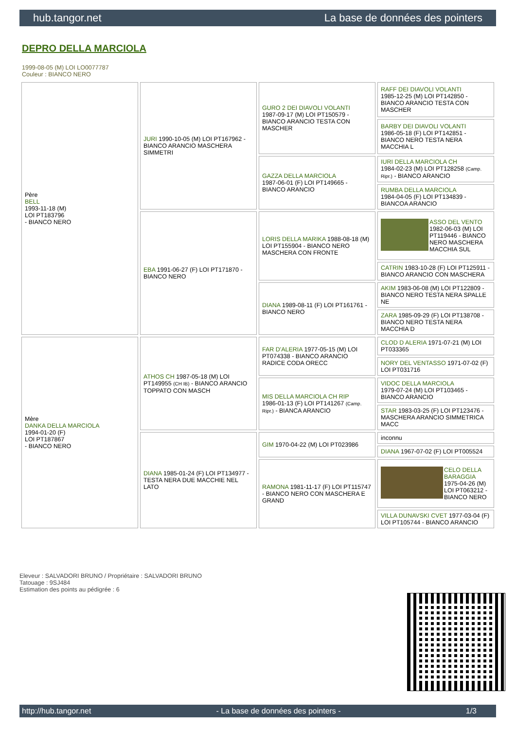hub.tangor.net La base de données des pointers
DEPRO DELLA MARCIOLA
1999-08-05 (M) LOI LO0077787
Couleur : BIANCO NERO
| Père BELL 1993-11-18 (M) LOI PT183796 - BIANCO NERO | JURI 1990-10-05 (M) LOI PT167962 - BIANCO ARANCIO MASCHERA SIMMETRI | GURO 2 DEI DIAVOLI VOLANTI 1987-09-17 (M) LOI PT150579 - BIANCO ARANCIO TESTA CON MASCHER | RAFF DEI DIAVOLI VOLANTI 1985-12-25 (M) LOI PT142850 - BIANCO ARANCIO TESTA CON MASCHER |
| | | | BARBY DEI DIAVOLI VOLANTI 1986-05-18 (F) LOI PT142851 - BIANCO NERO TESTA NERA MACCHIA L |
| | | GAZZA DELLA MARCIOLA 1987-06-01 (F) LOI PT149665 - BIANCO ARANCIO | IURI DELLA MARCIOLA CH 1984-02-23 (M) LOI PT128258 (Camp. Ripr.) - BIANCO ARANCIO |
| | | | RUMBA DELLA MARCIOLA 1984-04-05 (F) LOI PT134839 - BIANCOA ARANCIO |
| | EBA 1991-06-27 (F) LOI PT171870 - BIANCO NERO | LORIS DELLA MARIKA 1988-08-18 (M) LOI PT155904 - BIANCO NERO MASCHERA CON FRONTE | ASSO DEL VENTO 1982-06-03 (M) LOI PT119446 - BIANCO NERO MASCHERA MACCHIA SUL |
| | | | CATRIN 1983-10-28 (F) LOI PT125911 - BIANCO ARANCIO CON MASCHERA |
| | | DIANA 1989-08-11 (F) LOI PT161761 - BIANCO NERO | AKIM 1983-06-08 (M) LOI PT122809 - BIANCO NERO TESTA NERA SPALLE NE |
| | | | ZARA 1985-09-29 (F) LOI PT138708 - BIANCO NERO TESTA NERA MACCHIA D |
| Mère DANKA DELLA MARCIOLA 1994-01-20 (F) LOI PT187867 - BIANCO NERO | ATHOS CH 1987-05-18 (M) LOI PT149955 (CH IB) - BIANCO ARANCIO TOPPATO CON MASCH | FAR D'ALERIA 1977-05-15 (M) LOI PT074338 - BIANCO ARANCIO RADICE CODA ORECC | CLOD D ALERIA 1971-07-21 (M) LOI PT033365 |
| | | | NORY DEL VENTASSO 1971-07-02 (F) LOI PT031716 |
| | | MIS DELLA MARCIOLA CH RIP 1986-01-13 (F) LOI PT141267 (Camp. Ripr.) - BIANCA ARANCIO | VIDOC DELLA MARCIOLA 1979-07-24 (M) LOI PT103465 - BIANCO ARANCIO |
| | | | STAR 1983-03-25 (F) LOI PT123476 - MASCHERA ARANCIO SIMMETRICA MACC |
| | DIANA 1985-01-24 (F) LOI PT134977 - TESTA NERA DUE MACCHIE NEL LATO | GIM 1970-04-22 (M) LOI PT023986 | inconnu |
| | | | DIANA 1967-07-02 (F) LOI PT005524 |
| | | RAMONA 1981-11-17 (F) LOI PT115747 - BIANCO NERO CON MASCHERA E GRAND | CELO DELLA BARAGGIA 1975-04-26 (M) LOI PT063212 - BIANCO NERO |
| | | | VILLA DUNAVSKI CVET 1977-03-04 (F) LOI PT105744 - BIANCO ARANCIO |
Eleveur : SALVADORI BRUNO / Propriétaire : SALVADORI BRUNO
Tatouage : 9SJ484
Estimation des points au pédigrée : 6
http://hub.tangor.net - La base de données des pointers - 1/3